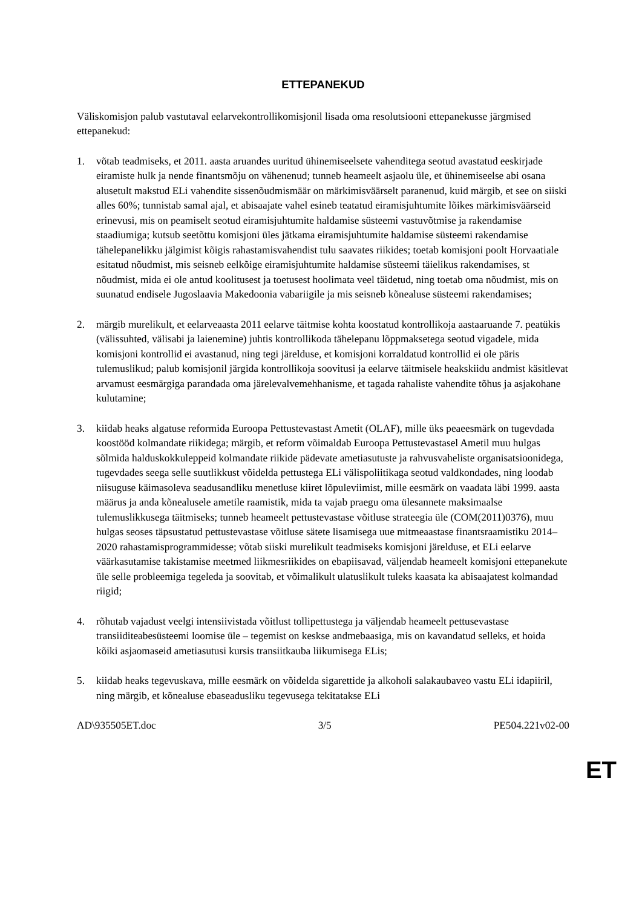ETTEPANEKUD
Väliskomisjon palub vastutaval eelarvekontrollikomisjonil lisada oma resolutsiooni ettepanekusse järgmised ettepanekud:
1. võtab teadmiseks, et 2011. aasta aruandes uuritud ühinemiseelsete vahenditega seotud avastatud eeskirjade eiramiste hulk ja nende finantsmõju on vähenenud; tunneb heameelt asjaolu üle, et ühinemiseelse abi osana alusetult makstud ELi vahendite sissenõudmismäär on märkimisväärselt paranenud, kuid märgib, et see on siiski alles 60%; tunnistab samal ajal, et abisaajate vahel esineb teatatud eiramisjuhtumite lõikes märkimisväärseid erinevusi, mis on peamiselt seotud eiramisjuhtumite haldamise süsteemi vastuvõtmise ja rakendamise staadiumiga; kutsub seetõttu komisjoni üles jätkama eiramisjuhtumite haldamise süsteemi rakendamise tähelepanelikku jälgimist kõigis rahastamisvahendist tulu saavates riikides; toetab komisjoni poolt Horvaatiale esitatud nõudmist, mis seisneb eelkõige eiramisjuhtumite haldamise süsteemi täielikus rakendamises, st nõudmist, mida ei ole antud koolitusest ja toetusest hoolimata veel täidetud, ning toetab oma nõudmist, mis on suunatud endisele Jugoslaavia Makedoonia vabariigile ja mis seisneb kõnealuse süsteemi rakendamises;
2. märgib murelikult, et eelarveaasta 2011 eelarve täitmise kohta koostatud kontrollikoja aastaaruande 7. peatükis (välissuhted, välisabi ja laienemine) juhtis kontrollikoda tähelepanu lõppmaksetega seotud vigadele, mida komisjoni kontrollid ei avastanud, ning tegi järelduse, et komisjoni korraldatud kontrollid ei ole päris tulemuslikud; palub komisjonil järgida kontrollikoja soovitusi ja eelarve täitmisele heakskiidu andmist käsitlevat arvamust eesmärgiga parandada oma järelevalvemehhanisme, et tagada rahaliste vahendite tõhus ja asjakohane kulutamine;
3. kiidab heaks algatuse reformida Euroopa Pettustevastast Ametit (OLAF), mille üks peaeesmärk on tugevdada koostööd kolmandate riikidega; märgib, et reform võimaldab Euroopa Pettustevastasel Ametil muu hulgas sõlmida halduskokkuleppeid kolmandate riikide pädevate ametiasutuste ja rahvusvaheliste organisatsioonidega, tugevdades seega selle suutlikkust võidelda pettustega ELi välispoliitikaga seotud valdkondades, ning loodab niisuguse käimasoleva seadusandliku menetluse kiiret lõpuleviimist, mille eesmärk on vaadata läbi 1999. aasta määrus ja anda kõnealusele ametile raamistik, mida ta vajab praegu oma ülesannete maksimaalse tulemuslikkusega täitmiseks; tunneb heameelt pettustevastase võitluse strateegia üle (COM(2011)0376), muu hulgas seoses täpsustatud pettustevastase võitluse sätete lisamisega uue mitmeaastase finantsraamistiku 2014–2020 rahastamisprogrammidesse; võtab siiski murelikult teadmiseks komisjoni järelduse, et ELi eelarve väärkasutamise takistamise meetmed liikmesriikides on ebapiisavad, väljendab heameelt komisjoni ettepanekute üle selle probleemiga tegeleda ja soovitab, et võimalikult ulatuslikult tuleks kaasata ka abisaajatest kolmandad riigid;
4. rõhutab vajadust veelgi intensiivistada võitlust tollipettustega ja väljendab heameelt pettusevastase transiiditeabesüsteemi loomise üle – tegemist on keskse andmebaasiga, mis on kavandatud selleks, et hoida kõiki asjaomaseid ametiasutusi kursis transiitkauba liikumisega ELis;
5. kiidab heaks tegevuskava, mille eesmärk on võidelda sigarettide ja alkoholi salakaubaveo vastu ELi idapiiril, ning märgib, et kõnealuse ebaseadusliku tegevusega tekitatakse ELi
AD\935505ET.doc 3/5 PE504.221v02-00
ET